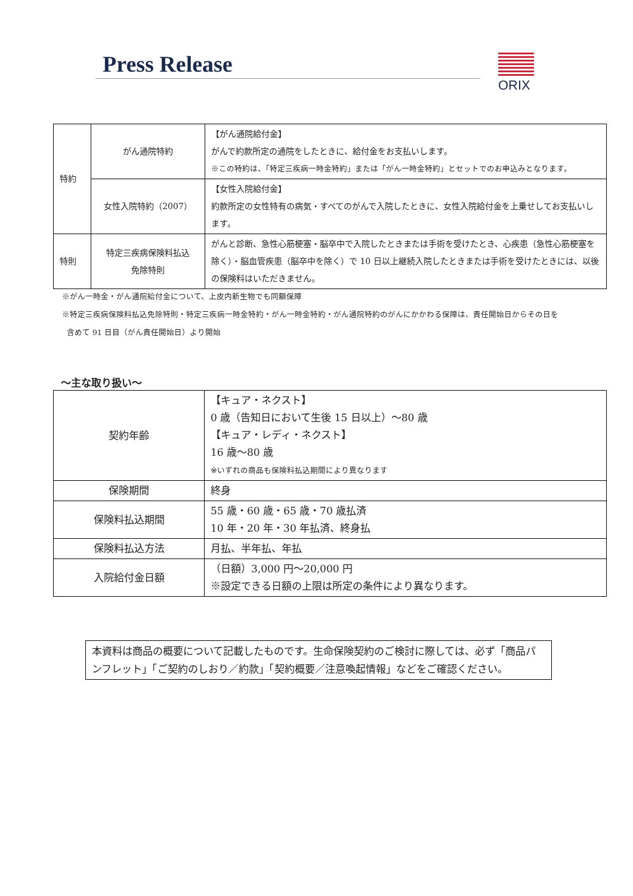Press Release ORIX
| 特約 | がん通院特約 | 【がん通院給付金】 がんで約款所定の通院をしたときに、給付金をお支払いします。 ※この特約は、「特定三疾病一時金特約」または「がん一時金特約」とセットでのお申込みとなります。 |
| | 女性入院特約（2007） | 【女性入院給付金】 約款所定の女性特有の病気・すべてのがんで入院したときに、女性入院給付金を上乗せしてお支払いします。 |
| 特則 | 特定三疾病保険料払込 免除特則 | がんと診断、急性心筋梗塞・脳卒中で入院したときまたは手術を受けたとき、心疾患（急性心筋梗塞を除く）・脳血管疾患（脳卒中を除く）で 10 日以上継続入院したときまたは手術を受けたときには、以後の保険料はいただきません。 |
※がん一時金・がん通院給付金について、上皮内新生物でも同額保障
※特定三疾病保険料払込免除特則・特定三疾病一時金特約・がん一時金特約・がん通院特約のがんにかかわる保障は、責任開始日からその日を
含めて 91 日目（がん責任開始日）より開始
～主な取り扱い～
| 契約年齢 | 【キュア・ネクスト】 0 歳（告知日において生後 15 日以上）～80 歳 【キュア・レディ・ネクスト】 16 歳～80 歳 ※いずれの商品も保険料払込期間により異なります |
| 保険期間 | 終身 |
| 保険料払込期間 | 55 歳・60 歳・65 歳・70 歳払済 10 年・20 年・30 年払済、終身払 |
| 保険料払込方法 | 月払、半年払、年払 |
| 入院給付金日額 | （日額）3,000 円～20,000 円 ※設定できる日額の上限は所定の条件により異なります。 |
本資料は商品の概要について記載したものです。生命保険契約のご検討に際しては、必ず「商品パンフレット」「ご契約のしおり／約款」「契約概要／注意喚起情報」などをご確認ください。